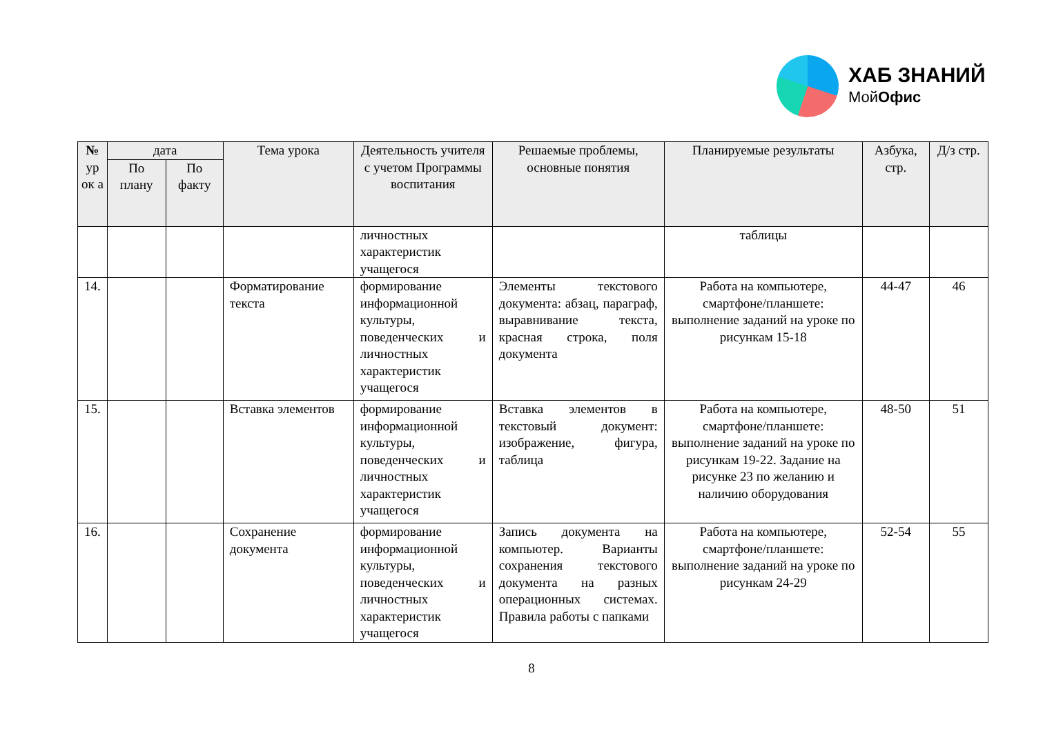ХАБ ЗНАНИЙ
МойОфис
| № ур ок а | дата | | Тема урока | Деятельность учителя с учетом Программы воспитания | Решаемые проблемы, основные понятия | Планируемые результаты | Азбука, стр. | Д/з стр. |
| --- | --- | --- | --- | --- | --- | --- | --- | --- |
| | По плану | По факту | | | | | | |
| | | | | личностных характеристик учащегося | | таблицы | | |
| 14. | | | Форматирование текста | формирование информационной культуры, поведенческих и личностных характеристик учащегося | Элементы текстового документа: абзац, параграф, выравнивание текста, красная строка, поля документа | Работа на компьютере, смартфоне/планшете: выполнение заданий на уроке по рисункам 15-18 | 44-47 | 46 |
| 15. | | | Вставка элементов | формирование информационной культуры, поведенческих и личностных характеристик учащегося | Вставка элементов в текстовый документ: изображение, фигура, таблица | Работа на компьютере, смартфоне/планшете: выполнение заданий на уроке по рисункам 19-22. Задание на рисунке 23 по желанию и наличию оборудования | 48-50 | 51 |
| 16. | | | Сохранение документа | формирование информационной культуры, поведенческих и личностных характеристик учащегося | Запись документа на компьютер. Варианты сохранения текстового документа на разных операционных системах. Правила работы с папками | Работа на компьютере, смартфоне/планшете: выполнение заданий на уроке по рисункам 24-29 | 52-54 | 55 |
8